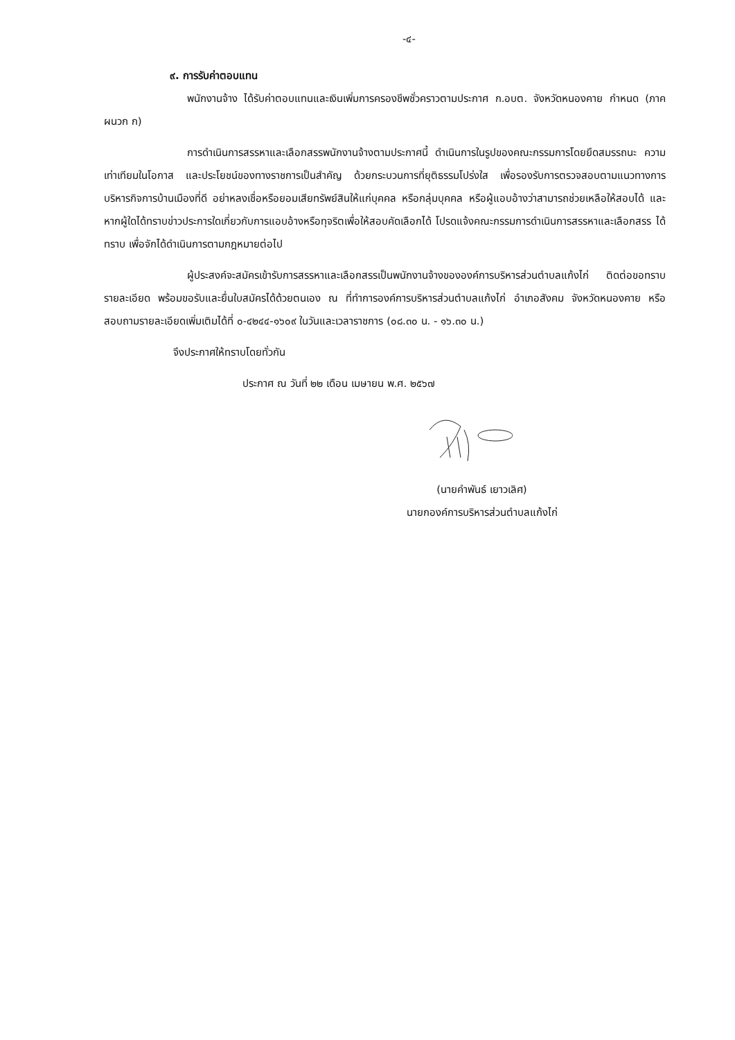-๔-
๙. การรับค่าตอบแทน
พนักงานจ้าง ได้รับค่าตอบแทนและเงินเพิ่มการครองชีพชั่วคราวตามประกาศ ก.อบต. จังหวัดหนองคาย กำหนด (ภาคผนวก ก)
การดำเนินการสรรหาและเลือกสรรพนักงานจ้างตามประกาศนี้ ดำเนินการในรูปของคณะกรรมการโดยยึดสมรรถนะ ความเท่าเทียมในโอกาส และประโยชน์ของทางราชการเป็นสำคัญ ด้วยกระบวนการที่ยุติธรรมโปร่งใส เพื่อรองรับการตรวจสอบตามแนวทางการบริหารกิจการบ้านเมืองที่ดี อย่าหลงเชื่อหรือยอมเสียทรัพย์สินให้แก่บุคคล หรือกลุ่มบุคคล หรือผู้แอบอ้างว่าสามารถช่วยเหลือให้สอบได้ และหากผู้ใดได้ทราบข่าวประการใดเกี่ยวกับการแอบอ้างหรือทุจริตเพื่อให้สอบคัดเลือกได้ โปรดแจ้งคณะกรรมการดำเนินการสรรหาและเลือกสรร ได้ทราบ เพื่อจักได้ดำเนินการตามกฎหมายต่อไป
ผู้ประสงค์จะสมัครเข้ารับการสรรหาและเลือกสรรเป็นพนักงานจ้างขององค์การบริหารส่วนตำบลแก้งไก่ ติดต่อขอทราบรายละเอียด พร้อมขอรับและยื่นใบสมัครได้ด้วยตนเอง ณ ที่ทำการองค์การบริหารส่วนตำบลแก้งไก่ อำเภอสังคม จังหวัดหนองคาย หรือสอบถามรายละเอียดเพิ่มเติมได้ที่ ๐-๔๒๔๔-๑๖๐๙ ในวันและเวลาราชการ (๐๘.๓๐ น. - ๑๖.๓๐ น.)
จึงประกาศให้ทราบโดยทั่วกัน
ประกาศ ณ วันที่ ๒๒ เดือน เมษายน พ.ศ. ๒๕๖๗
(นายคำพันธ์ เยาวเลิศ)
นายกองค์การบริหารส่วนตำบลแก้งไก่